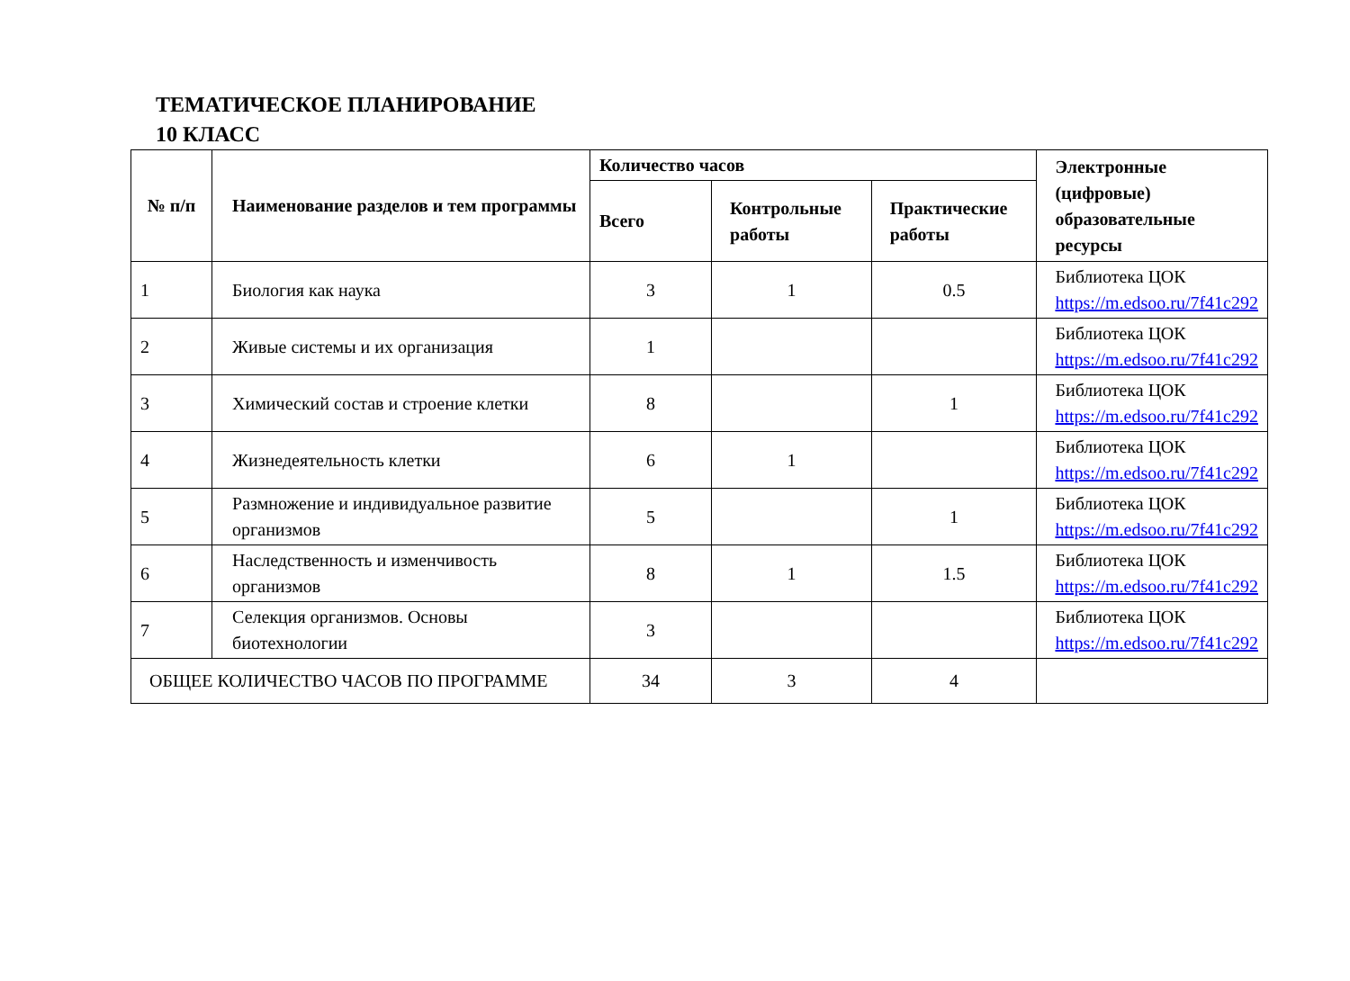ТЕМАТИЧЕСКОЕ ПЛАНИРОВАНИЕ
10 КЛАСС
| № п/п | Наименование разделов и тем программы | Количество часов | | | Электронные (цифровые) образовательные ресурсы |
| --- | --- | --- | --- | --- | --- |
| | | Всего | Контрольные работы | Практические работы | |
| 1 | Биология как наука | 3 | 1 | 0.5 | Библиотека ЦОК https://m.edsoo.ru/7f41c292 |
| 2 | Живые системы и их организация | 1 | | | Библиотека ЦОК https://m.edsoo.ru/7f41c292 |
| 3 | Химический состав и строение клетки | 8 | | 1 | Библиотека ЦОК https://m.edsoo.ru/7f41c292 |
| 4 | Жизнедеятельность клетки | 6 | 1 | | Библиотека ЦОК https://m.edsoo.ru/7f41c292 |
| 5 | Размножение и индивидуальное развитие организмов | 5 | | 1 | Библиотека ЦОК https://m.edsoo.ru/7f41c292 |
| 6 | Наследственность и изменчивость организмов | 8 | 1 | 1.5 | Библиотека ЦОК https://m.edsoo.ru/7f41c292 |
| 7 | Селекция организмов. Основы биотехнологии | 3 | | | Библиотека ЦОК https://m.edsoo.ru/7f41c292 |
| ОБЩЕЕ КОЛИЧЕСТВО ЧАСОВ ПО ПРОГРАММЕ | | 34 | 3 | 4 | |